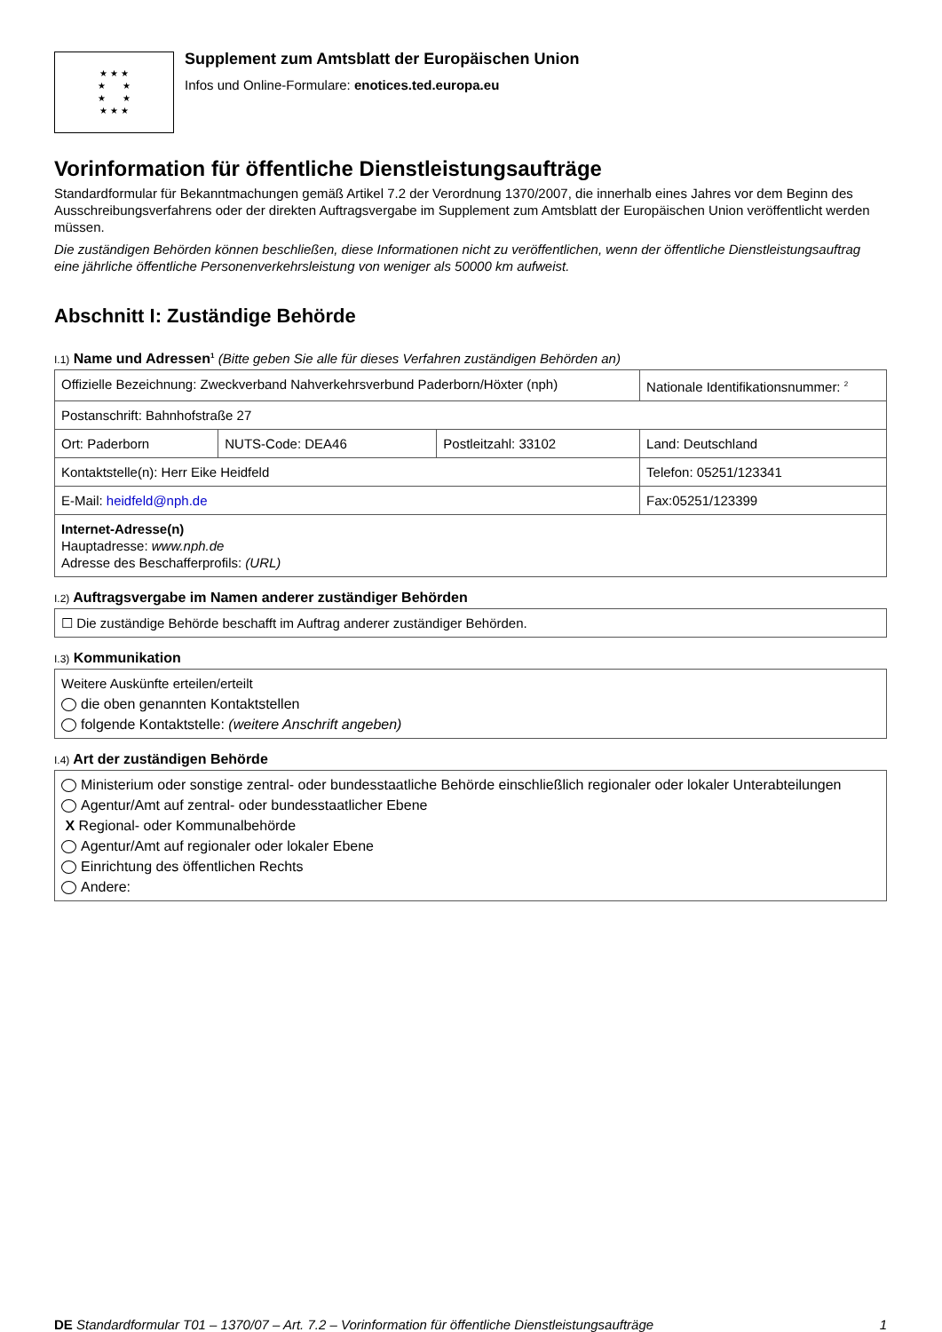★ ★ ★
★ ★
★ ★
★ ★ ★
Supplement zum Amtsblatt der Europäischen Union
Infos und Online-Formulare: enotices.ted.europa.eu
Vorinformation für öffentliche Dienstleistungsaufträge
Standardformular für Bekanntmachungen gemäß Artikel 7.2 der Verordnung 1370/2007, die innerhalb eines Jahres vor dem Beginn des Ausschreibungsverfahrens oder der direkten Auftragsvergabe im Supplement zum Amtsblatt der Europäischen Union veröffentlicht werden müssen.
Die zuständigen Behörden können beschließen, diese Informationen nicht zu veröffentlichen, wenn der öffentliche Dienstleistungsauftrag eine jährliche öffentliche Personenverkehrsleistung von weniger als 50000 km aufweist.
Abschnitt I: Zuständige Behörde
I.1) Name und Adressen<sup>1</sup> (Bitte geben Sie alle für dieses Verfahren zuständigen Behörden an)
| Offizielle Bezeichnung: Zweckverband Nahverkehrsverbund Paderborn/Höxter (nph) | | | Nationale Identifikationsnummer: <sup>2</sup> |
| Postanschrift: Bahnhofstraße 27 | | | |
| Ort: Paderborn | NUTS-Code: DEA46 | Postleitzahl: 33102 | Land: Deutschland |
| Kontaktstelle(n): Herr Eike Heidfeld | | | Telefon: 05251/123341 |
| E-Mail: heidfeld@nph.de | | | Fax:05251/123399 |
| Internet-Adresse(n) Hauptadresse: www.nph.de Adresse des Beschafferprofils: (URL) | | | |
I.2) Auftragsvergabe im Namen anderer zuständiger Behörden
☐ Die zuständige Behörde beschafft im Auftrag anderer zuständiger Behörden.
I.3) Kommunikation
Weitere Auskünfte erteilen/erteilt
die oben genannten Kontaktstellen
folgende Kontaktstelle: (weitere Anschrift angeben)
I.4) Art der zuständigen Behörde
Ministerium oder sonstige zentral- oder bundesstaatliche Behörde einschließlich regionaler oder lokaler Unterabteilungen
Agentur/Amt auf zentral- oder bundesstaatlicher Ebene
X Regional- oder Kommunalbehörde
Agentur/Amt auf regionaler oder lokaler Ebene
Einrichtung des öffentlichen Rechts
Andere:
DE Standardformular T01 – 1370/07 – Art. 7.2 – Vorinformation für öffentliche Dienstleistungsaufträge 1